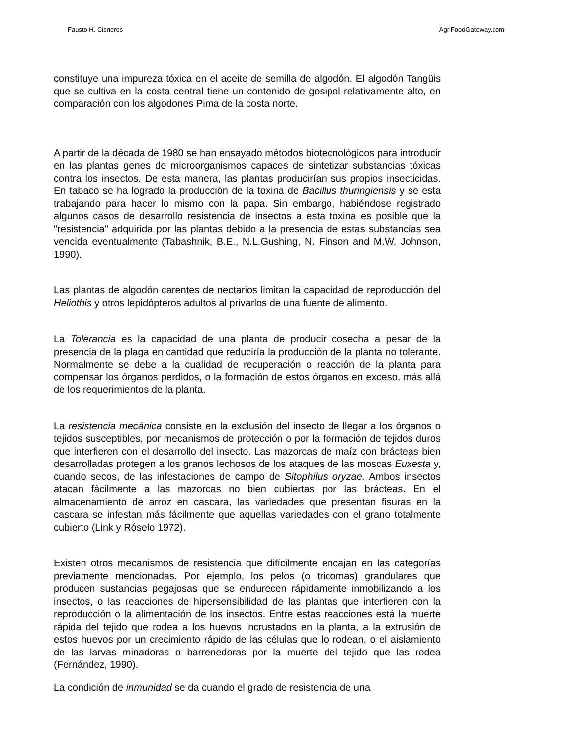Fausto H. Cisneros AgriFoodGateway.com
constituye una impureza tóxica en el aceite de semilla de algodón. El algodón Tangüis que se cultiva en la costa central tiene un contenido de gosipol relativamente alto, en comparación con los algodones Pima de la costa norte.
A partir de la década de 1980 se han ensayado métodos biotecnológicos para introducir en las plantas genes de microorganismos capaces de sintetizar substancias tóxicas contra los insectos. De esta manera, las plantas producirían sus propios insecticidas. En tabaco se ha logrado la producción de la toxina de Bacillus thuringiensis y se esta trabajando para hacer lo mismo con la papa. Sin embargo, habiéndose registrado algunos casos de desarrollo resistencia de insectos a esta toxina es posible que la "resistencia" adquirida por las plantas debido a la presencia de estas substancias sea vencida eventualmente (Tabashnik, B.E., N.L.Gushing, N. Finson and M.W. Johnson, 1990).
Las plantas de algodón carentes de nectarios limitan la capacidad de reproducción del Heliothis y otros lepidópteros adultos al privarlos de una fuente de alimento.
La Tolerancia es la capacidad de una planta de producir cosecha a pesar de la presencia de la plaga en cantidad que reduciría la producción de la planta no tolerante. Normalmente se debe a la cualidad de recuperación o reacción de la planta para compensar los órganos perdidos, o la formación de estos órganos en exceso, más allá de los requerimientos de la planta.
La resistencia mecánica consiste en la exclusión del insecto de llegar a los órganos o tejidos susceptibles, por mecanismos de protección o por la formación de tejidos duros que interfieren con el desarrollo del insecto. Las mazorcas de maíz con brácteas bien desarrolladas protegen a los granos lechosos de los ataques de las moscas Euxesta y, cuando secos, de las infestaciones de campo de Sitophilus oryzae. Ambos insectos atacan fácilmente a las mazorcas no bien cubiertas por las brácteas. En el almacenamiento de arroz en cascara, las variedades que presentan fisuras en la cascara se infestan más fácilmente que aquellas variedades con el grano totalmente cubierto (Link y Róselo 1972).
Existen otros mecanismos de resistencia que difícilmente encajan en las categorías previamente mencionadas. Por ejemplo, los pelos (o tricomas) grandulares que producen sustancias pegajosas que se endurecen rápidamente inmobilizando a los insectos, o las reacciones de hipersensibilidad de las plantas que interfieren con la reproducción o la alimentación de los insectos. Entre estas reacciones está la muerte rápida del tejido que rodea a los huevos incrustados en la planta, a la extrusión de estos huevos por un crecimiento rápido de las células que lo rodean, o el aislamiento de las larvas minadoras o barrenedoras por la muerte del tejido que las rodea (Fernández, 1990).
La condición de inmunidad se da cuando el grado de resistencia de una